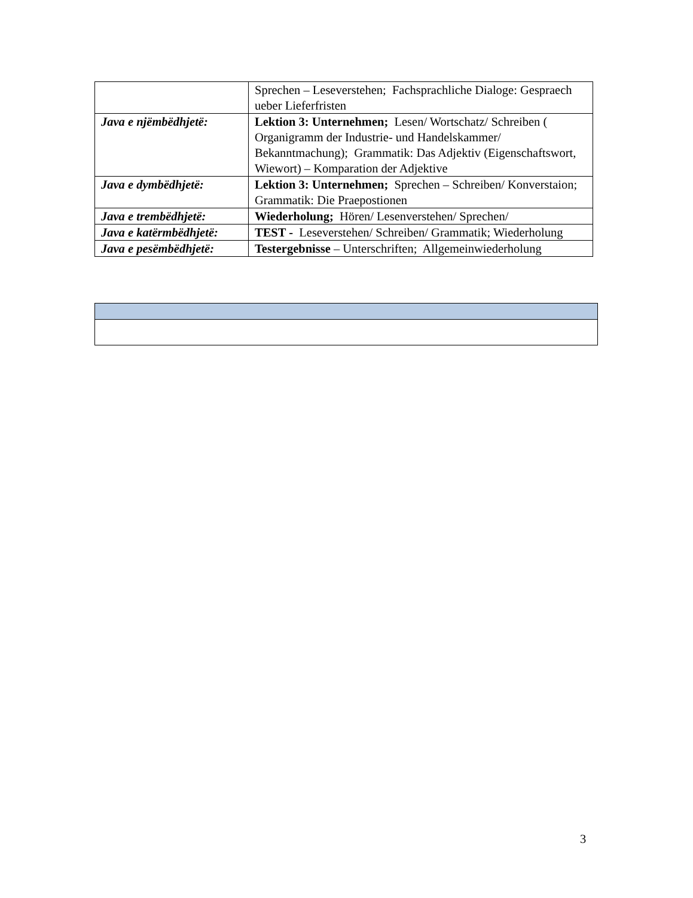| | Sprechen – Leseverstehen; Fachsprachliche Dialoge: Gespraech ueber Lieferfristen |
| Java e njëmbëdhjetë: | Lektion 3: Unternehmen; Lesen/ Wortschatz/ Schreiben ( Organigramm der Industrie- und Handelskammer/ Bekanntmachung); Grammatik: Das Adjektiv (Eigenschaftswort, Wiewort) – Komparation der Adjektive |
| Java e dymbëdhjetë: | Lektion 3: Unternehmen; Sprechen – Schreiben/ Konverstaion; Grammatik: Die Praepostionen |
| Java e trembëdhjetë: | Wiederholung; Hören/ Lesenverstehen/ Sprechen/ |
| Java e katërmbëdhjetë: | TEST - Leseverstehen/ Schreiben/ Grammatik; Wiederholung |
| Java e pesëmbëdhjetë: | Testergebnisse – Unterschriften; Allgemeinwiederholung |
3